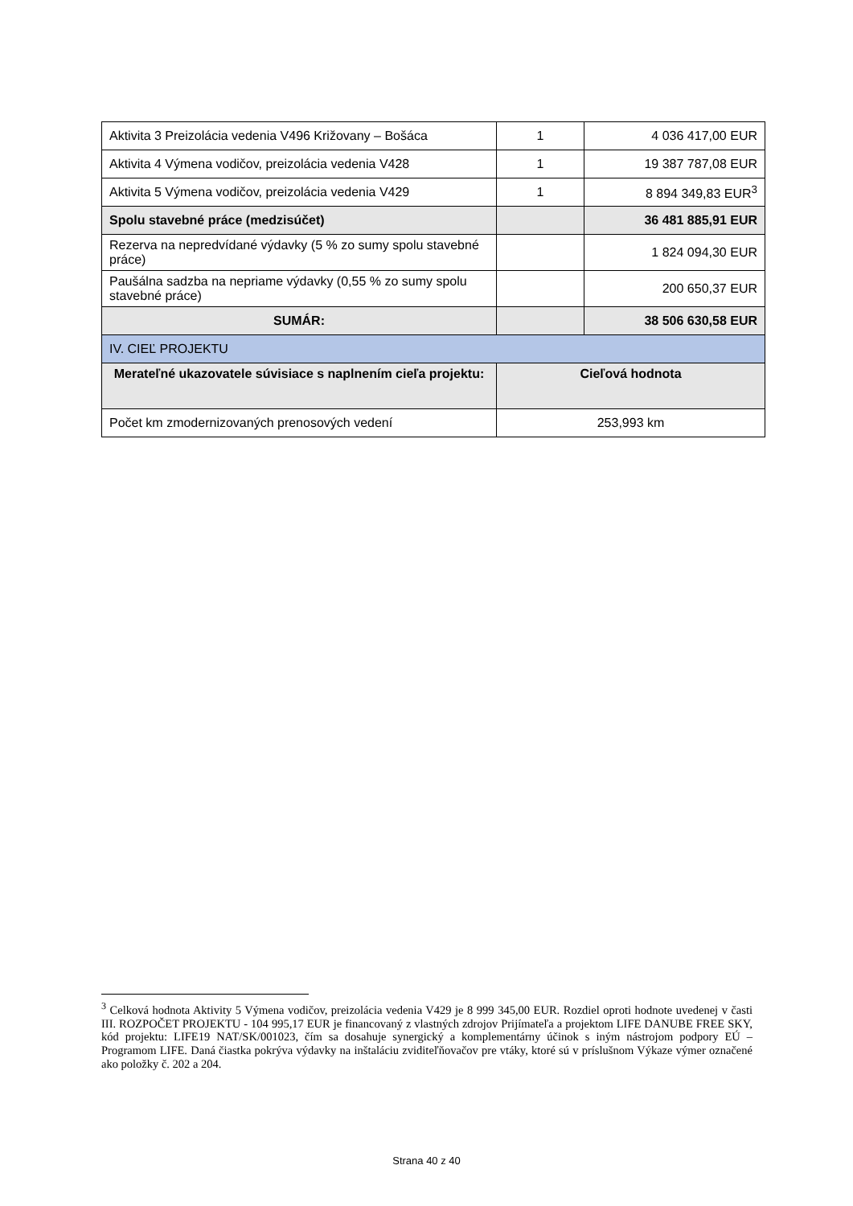| Aktivita 3 Preizolácia vedenia V496 Križovany – Bošáca | 1 | 4 036 417,00 EUR |
| Aktivita 4 Výmena vodičov, preizolácia vedenia V428 | 1 | 19 387 787,08 EUR |
| Aktivita 5 Výmena vodičov, preizolácia vedenia V429 | 1 | 8 894 349,83 EUR<sup>3</sup> |
| Spolu stavebné práce (medzisúčet) | | 36 481 885,91 EUR |
| Rezerva na nepredvídané výdavky (5 % zo sumy spolu stavebné práce) | | 1 824 094,30 EUR |
| Paušálna sadzba na nepriame výdavky (0,55 % zo sumy spolu stavebné práce) | | 200 650,37 EUR |
| SUMÁR: | | 38 506 630,58 EUR |
| IV. CIEĽ PROJEKTU | | |
| Merateľné ukazovatele súvisiace s naplnením cieľa projektu: | Cieľová hodnota | |
| Počet km zmodernizovaných prenosových vedení | 253,993 km | |
<sup>3</sup> Celková hodnota Aktivity 5 Výmena vodičov, preizolácia vedenia V429 je 8 999 345,00 EUR. Rozdiel oproti hodnote uvedenej v časti III. ROZPOČET PROJEKTU - 104 995,17 EUR je financovaný z vlastných zdrojov Prijímateľa a projektom LIFE DANUBE FREE SKY, kód projektu: LIFE19 NAT/SK/001023, čím sa dosahuje synergický a komplementárny účinok s iným nástrojom podpory EÚ – Programom LIFE. Daná čiastka pokrýva výdavky na inštaláciu zviditeľňovačov pre vtáky, ktoré sú v príslušnom Výkaze výmer označené ako položky č. 202 a 204.
Strana 40 z 40